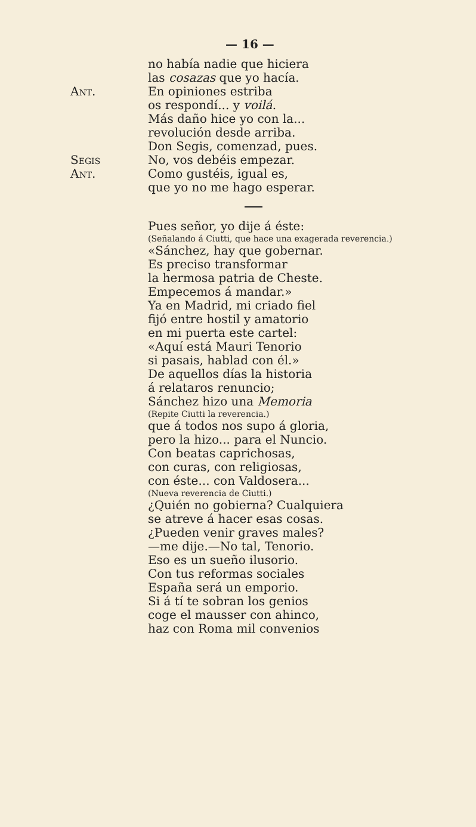— 16 —
no había nadie que hiciera
las cosazas que yo hacía.
Ant. En opiniones estriba
os respondí... y voilá.
Más daño hice yo con la...
revolución desde arriba.
Don Segis, comenzad, pues.
Segis No, vos debéis empezar.
Ant. Como gustéis, igual es,
que yo no me hago esperar.
Pues señor, yo dije á éste:
(Señalando á Ciutti, que hace una exagerada reverencia.)
«Sánchez, hay que gobernar.
Es preciso transformar
la hermosa patria de Cheste.
Empecemos á mandar.»
Ya en Madrid, mi criado fiel
fijó entre hostil y amatorio
en mi puerta este cartel:
«Aquí está Mauri Tenorio
si pasais, hablad con él.»
De aquellos días la historia
á relataros renuncio;
Sánchez hizo una Memoria
(Repite Ciutti la reverencia.)
que á todos nos supo á gloria,
pero la hizo... para el Nuncio.
Con beatas caprichosas,
con curas, con religiosas,
con éste... con Valdosera...
(Nueva reverencia de Ciutti.)
¿Quién no gobierna? Cualquiera
se atreve á hacer esas cosas.
¿Pueden venir graves males?
—me dije.—No tal, Tenorio.
Eso es un sueño ilusorio.
Con tus reformas sociales
España será un emporio.
Si á tí te sobran los genios
coge el mausser con ahinco,
haz con Roma mil convenios